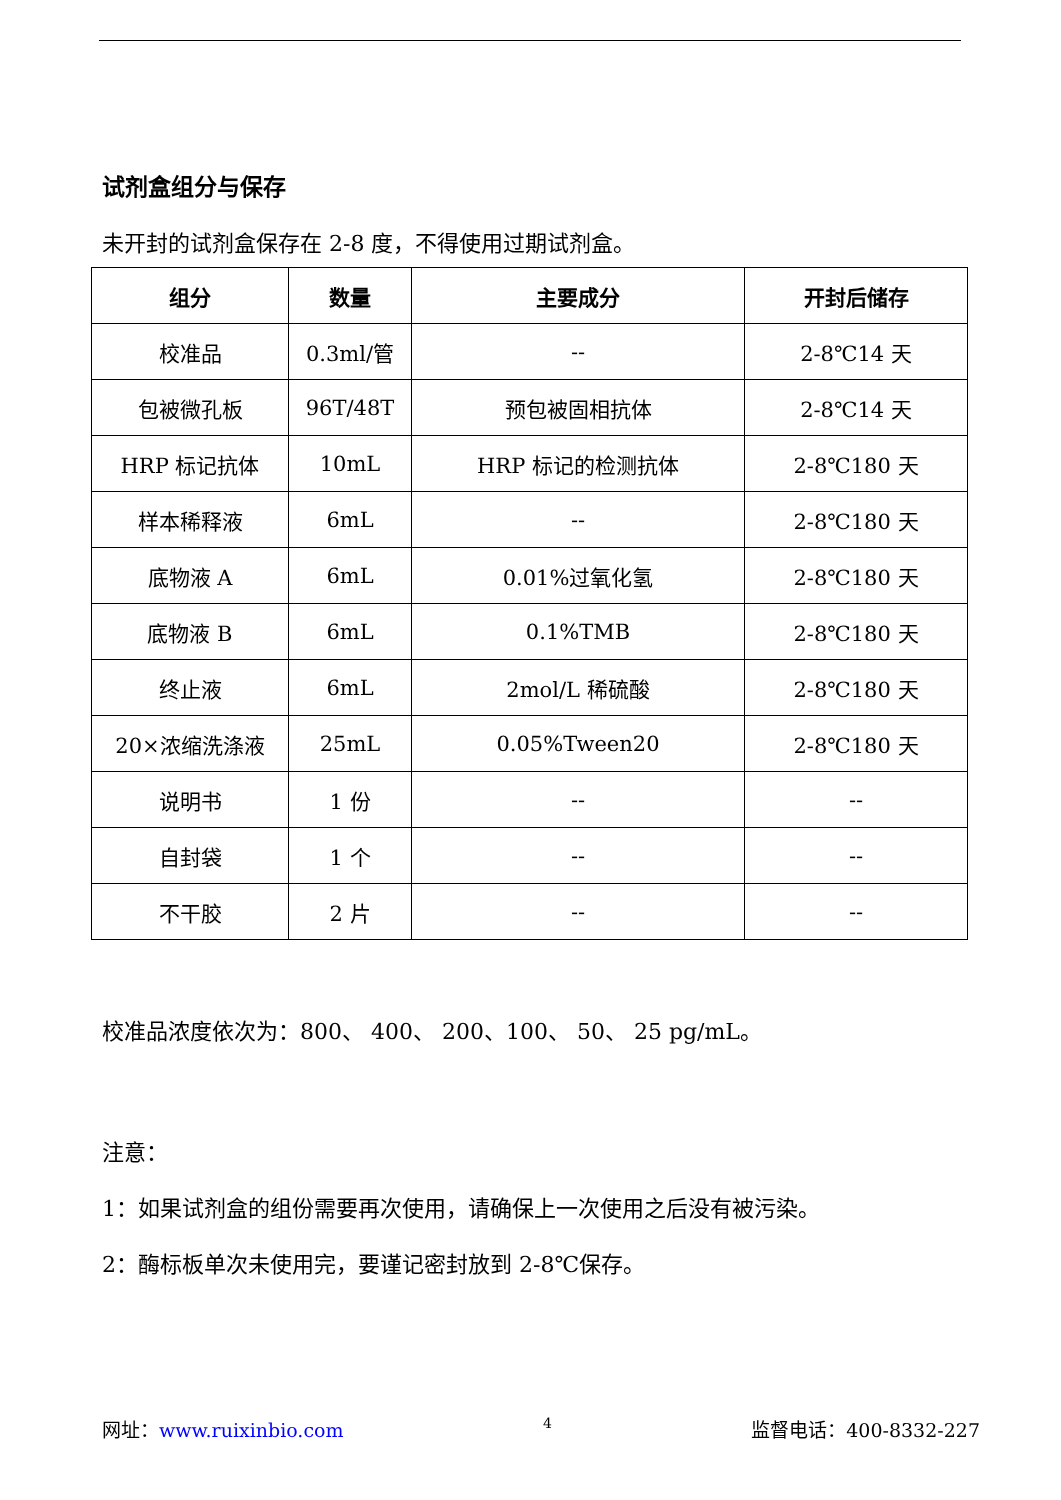试剂盒组分与保存
未开封的试剂盒保存在 2-8 度，不得使用过期试剂盒。
| 组分 | 数量 | 主要成分 | 开封后储存 |
| --- | --- | --- | --- |
| 校准品 | 0.3ml/管 | -- | 2-8℃14 天 |
| 包被微孔板 | 96T/48T | 预包被固相抗体 | 2-8℃14 天 |
| HRP 标记抗体 | 10mL | HRP 标记的检测抗体 | 2-8℃180 天 |
| 样本稀释液 | 6mL | -- | 2-8℃180 天 |
| 底物液 A | 6mL | 0.01%过氧化氢 | 2-8℃180 天 |
| 底物液 B | 6mL | 0.1%TMB | 2-8℃180 天 |
| 终止液 | 6mL | 2mol/L 稀硫酸 | 2-8℃180 天 |
| 20×浓缩洗涤液 | 25mL | 0.05%Tween20 | 2-8℃180 天 |
| 说明书 | 1 份 | -- | -- |
| 自封袋 | 1 个 | -- | -- |
| 不干胶 | 2 片 | -- | -- |
校准品浓度依次为：800、 400、 200、100、 50、 25 pg/mL。
注意：
1：如果试剂盒的组份需要再次使用，请确保上一次使用之后没有被污染。
2：酶标板单次未使用完，要谨记密封放到 2-8℃保存。
网址：www.ruixinbio.com 4 监督电话：400-8332-227